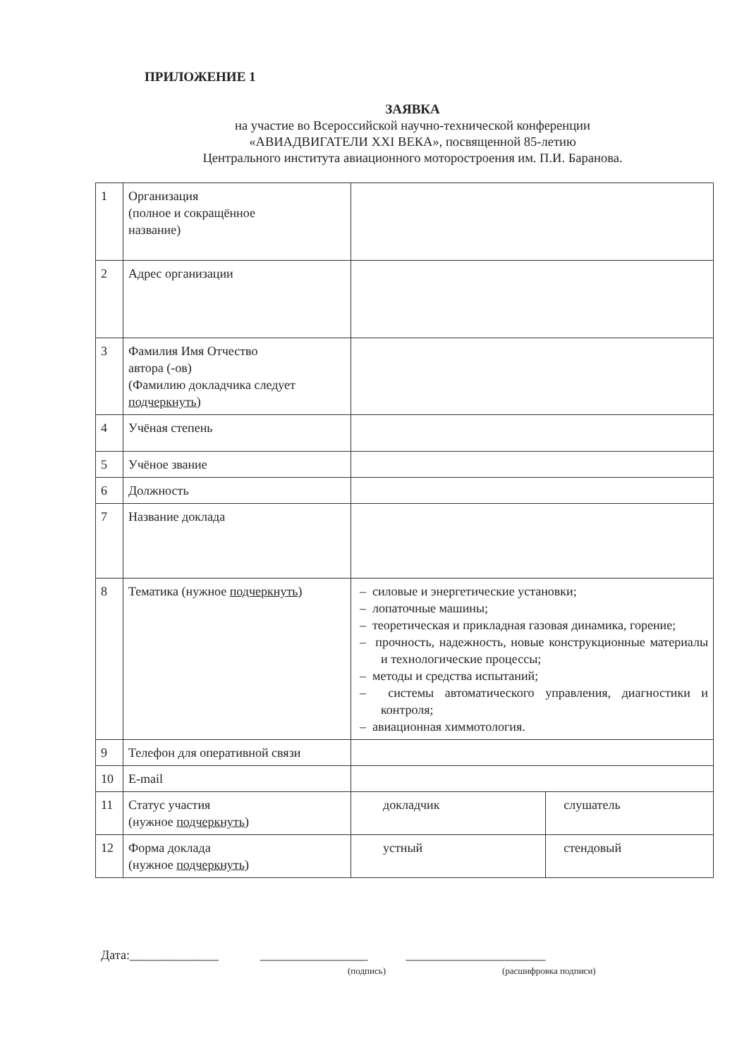ПРИЛОЖЕНИЕ 1
ЗАЯВКА
на участие во Всероссийской научно-технической конференции
«АВИАДВИГАТЕЛИ XXI ВЕКА», посвященной 85-летию
Центрального института авиационного моторостроения им. П.И. Баранова.
| 1 | Организация (полное и сокращённое название) | | |
| 2 | Адрес организации | | |
| 3 | Фамилия Имя Отчество автора (-ов) (Фамилию докладчика следует подчеркнуть ) | | |
| 4 | Учёная степень | | |
| 5 | Учёное звание | | |
| 6 | Должность | | |
| 7 | Название доклада | | |
| 8 | Тематика (нужное подчеркнуть ) | – силовые и энергетические установки; – лопаточные машины; – теоретическая и прикладная газовая динамика, горение; – прочность, надежность, новые конструкционные материалы и технологические процессы; – методы и средства испытаний; – системы автоматического управления, диагностики и контроля; – авиационная химмотология. | |
| 9 | Телефон для оперативной связи | | |
| 10 | E-mail | | |
| 11 | Статус участия (нужное подчеркнуть ) | докладчик | слушатель |
| 12 | Форма доклада (нужное подчеркнуть ) | устный | стендовый |
Дата:______________ _________________ ______________________
(подпись) (расшифровка подписи)